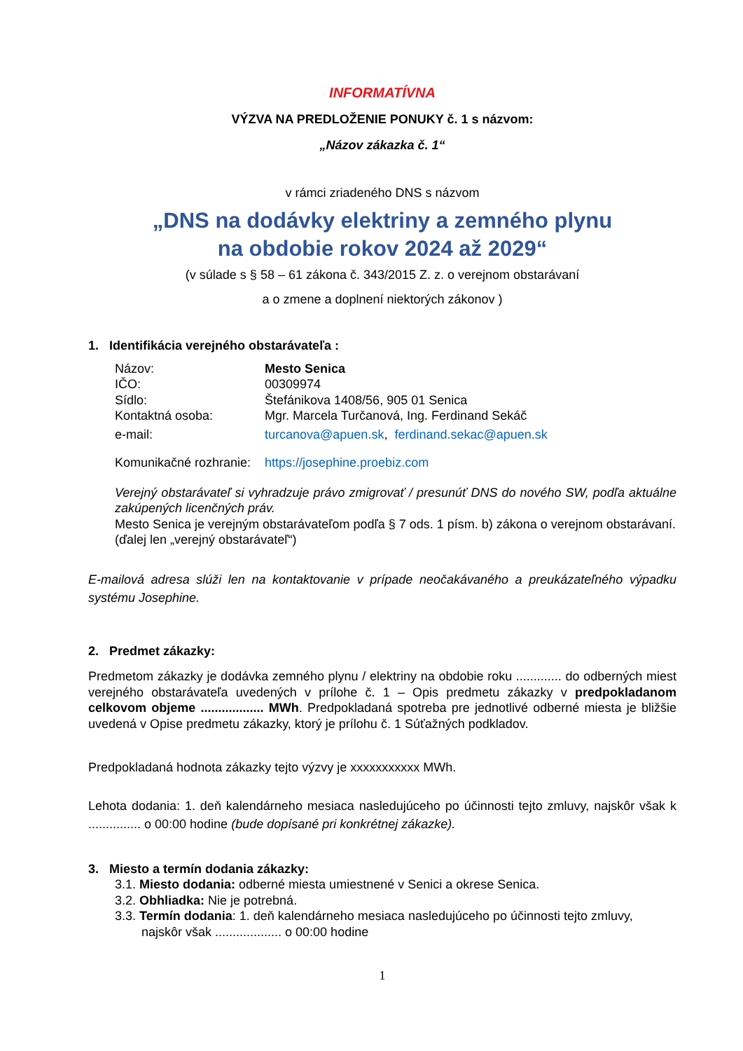INFORMATÍVNA
VÝZVA NA PREDLOŽENIE PONUKY č. 1 s názvom:
„Názov zákazka č. 1“
v rámci zriadeného DNS s názvom
„DNS na dodávky elektriny a zemného plynu
na obdobie rokov 2024 až 2029“
(v súlade s § 58 – 61 zákona č. 343/2015 Z. z. o verejnom obstarávaní
a o zmene a doplnení niektorých zákonov )
1. Identifikácia verejného obstarávateľa :
Názov: Mesto Senica
IČO: 00309974
Sídlo: Štefánikova 1408/56, 905 01 Senica
Kontaktná osoba: Mgr. Marcela Turčanová, Ing. Ferdinand Sekáč
e-mail: turcanova@apuen.sk, ferdinand.sekac@apuen.sk
Komunikačné rozhranie: https://josephine.proebiz.com
Verejný obstarávateľ si vyhradzuje právo zmigrovať / presunúť DNS do nového SW, podľa aktuálne zakúpených licenčných práv.
Mesto Senica je verejným obstarávateľom podľa § 7 ods. 1 písm. b) zákona o verejnom obstarávaní.
(ďalej len „verejný obstarávateľ“)
E-mailová adresa slúži len na kontaktovanie v prípade neočakávaného a preukázateľného výpadku systému Josephine.
2. Predmet zákazky:
Predmetom zákazky je dodávka zemného plynu / elektriny na obdobie roku ............. do odberných miest verejného obstarávateľa uvedených v prílohe č. 1 – Opis predmetu zákazky v predpokladanom celkovom objeme .................. MWh. Predpokladaná spotreba pre jednotlivé odberné miesta je bližšie uvedená v Opise predmetu zákazky, ktorý je prílohu č. 1 Súťažných podkladov.
Predpokladaná hodnota zákazky tejto výzvy je xxxxxxxxxxx MWh.
Lehota dodania: 1. deň kalendárneho mesiaca nasledujúceho po účinnosti tejto zmluvy, najskôr však k ............... o 00:00 hodine (bude dopísané pri konkrétnej zákazke).
3. Miesto a termín dodania zákazky:
3.1. Miesto dodania: odberné miesta umiestnené v Senici a okrese Senica.
3.2. Obhliadka: Nie je potrebná.
3.3. Termín dodania: 1. deň kalendárneho mesiaca nasledujúceho po účinnosti tejto zmluvy,
najskôr však ................... o 00:00 hodine
1